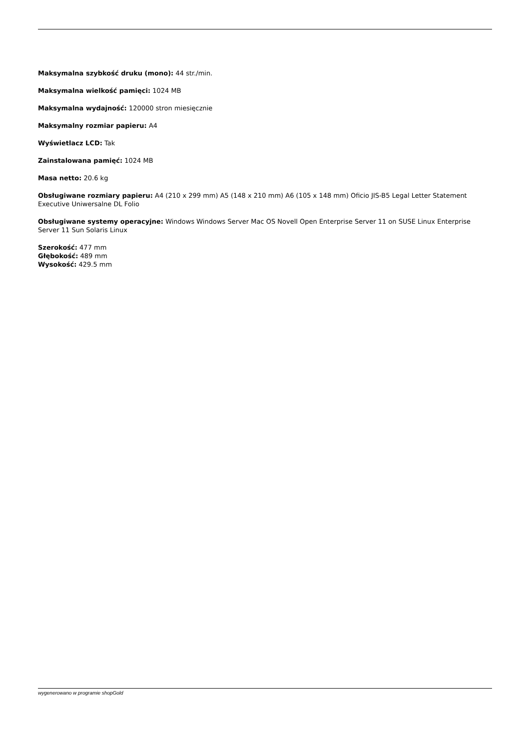Maksymalna szybkość druku (mono): 44 str./min.
Maksymalna wielkość pamięci: 1024 MB
Maksymalna wydajność: 120000 stron miesięcznie
Maksymalny rozmiar papieru: A4
Wyświetlacz LCD: Tak
Zainstalowana pamięć: 1024 MB
Masa netto: 20.6 kg
Obsługiwane rozmiary papieru: A4 (210 x 299 mm) A5 (148 x 210 mm) A6 (105 x 148 mm) Oficio JIS-B5 Legal Letter Statement Executive Uniwersalne DL Folio
Obsługiwane systemy operacyjne: Windows Windows Server Mac OS Novell Open Enterprise Server 11 on SUSE Linux Enterprise Server 11 Sun Solaris Linux
Szerokość: 477 mm
Głębokość: 489 mm
Wysokość: 429.5 mm
wygenerowano w programie shopGold